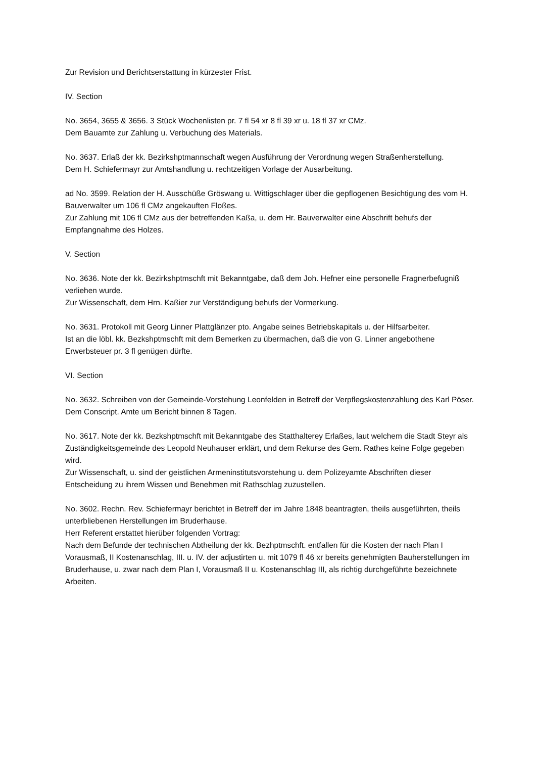Zur Revision und Berichtserstattung in kürzester Frist.
IV. Section
No. 3654, 3655 & 3656. 3 Stück Wochenlisten pr. 7 fl 54 xr 8 fl 39 xr u. 18 fl 37 xr CMz.
Dem Bauamte zur Zahlung u. Verbuchung des Materials.
No. 3637. Erlaß der kk. Bezirkshptmannschaft wegen Ausführung der Verordnung wegen Straßenherstellung.
Dem H. Schiefermayr zur Amtshandlung u. rechtzeitigen Vorlage der Ausarbeitung.
ad No. 3599. Relation der H. Ausschüße Gröswang u. Wittigschlager über die gepflogenen Besichtigung des vom H. Bauverwalter um 106 fl CMz angekauften Floßes.
Zur Zahlung mit 106 fl CMz aus der betreffenden Kaßa, u. dem Hr. Bauverwalter eine Abschrift behufs der Empfangnahme des Holzes.
V. Section
No. 3636. Note der kk. Bezirkshptmschft mit Bekanntgabe, daß dem Joh. Hefner eine personelle Fragnerbefugniß verliehen wurde.
Zur Wissenschaft, dem Hrn. Kaßier zur Verständigung behufs der Vormerkung.
No. 3631. Protokoll mit Georg Linner Plattglänzer pto. Angabe seines Betriebskapitals u. der Hilfsarbeiter.
Ist an die löbl. kk. Bezkshptmschft mit dem Bemerken zu übermachen, daß die von G. Linner angebothene Erwerbsteuer pr. 3 fl genügen dürfte.
VI. Section
No. 3632. Schreiben von der Gemeinde-Vorstehung Leonfelden in Betreff der Verpflegskostenzahlung des Karl Pöser.
Dem Conscript. Amte um Bericht binnen 8 Tagen.
No. 3617. Note der kk. Bezkshptmschft mit Bekanntgabe des Statthalterey Erlaßes, laut welchem die Stadt Steyr als Zuständigkeitsgemeinde des Leopold Neuhauser erklärt, und dem Rekurse des Gem. Rathes keine Folge gegeben wird.
Zur Wissenschaft, u. sind der geistlichen Armeninstitutsvorstehung u. dem Polizeyamte Abschriften dieser Entscheidung zu ihrem Wissen und Benehmen mit Rathschlag zuzustellen.
No. 3602. Rechn. Rev. Schiefermayr berichtet in Betreff der im Jahre 1848 beantragten, theils ausgeführten, theils unterbliebenen Herstellungen im Bruderhause.
Herr Referent erstattet hierüber folgenden Vortrag:
Nach dem Befunde der technischen Abtheilung der kk. Bezhptmschft. entfallen für die Kosten der nach Plan I Vorausmaß, II Kostenanschlag, III. u. IV. der adjustirten u. mit 1079 fl 46 xr bereits genehmigten Bauherstellungen im Bruderhause, u. zwar nach dem Plan I, Vorausmaß II u. Kostenanschlag III, als richtig durchgeführte bezeichnete Arbeiten.